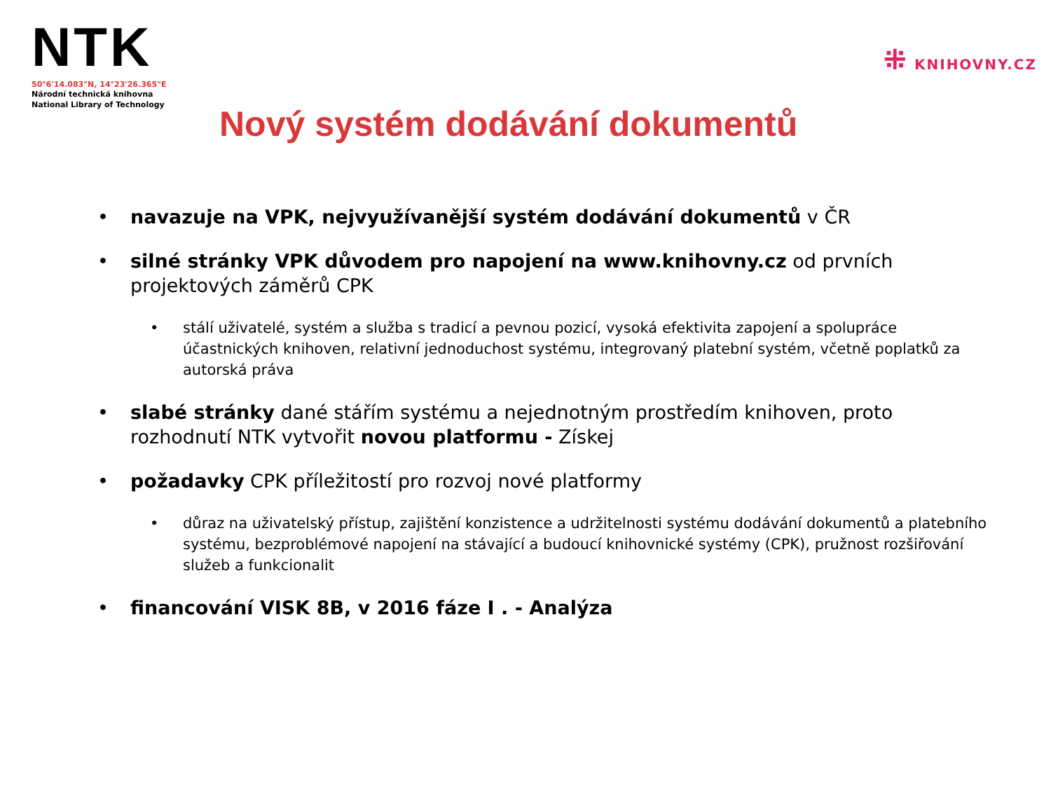NTK
50°6'14.083"N, 14°23'26.365"E
Národní technická knihovna
National Library of Technology
⁜ KNIHOVNY.CZ
Nový systém dodávání dokumentů
• navazuje na VPK, nejvyužívanější systém dodávání dokumentů v ČR
• silné stránky VPK důvodem pro napojení na www.knihovny.cz od prvních projektových záměrů CPK
• stálí uživatelé, systém a služba s tradicí a pevnou pozicí, vysoká efektivita zapojení a spolupráce účastnických knihoven, relativní jednoduchost systému, integrovaný platební systém, včetně poplatků za autorská práva
• slabé stránky dané stářím systému a nejednotným prostředím knihoven, proto rozhodnutí NTK vytvořit novou platformu - Získej
• požadavky CPK příležitostí pro rozvoj nové platformy
• důraz na uživatelský přístup, zajištění konzistence a udržitelnosti systému dodávání dokumentů a platebního systému, bezproblémové napojení na stávající a budoucí knihovnické systémy (CPK), pružnost rozšiřování služeb a funkcionalit
• financování VISK 8B, v 2016 fáze I . - Analýza